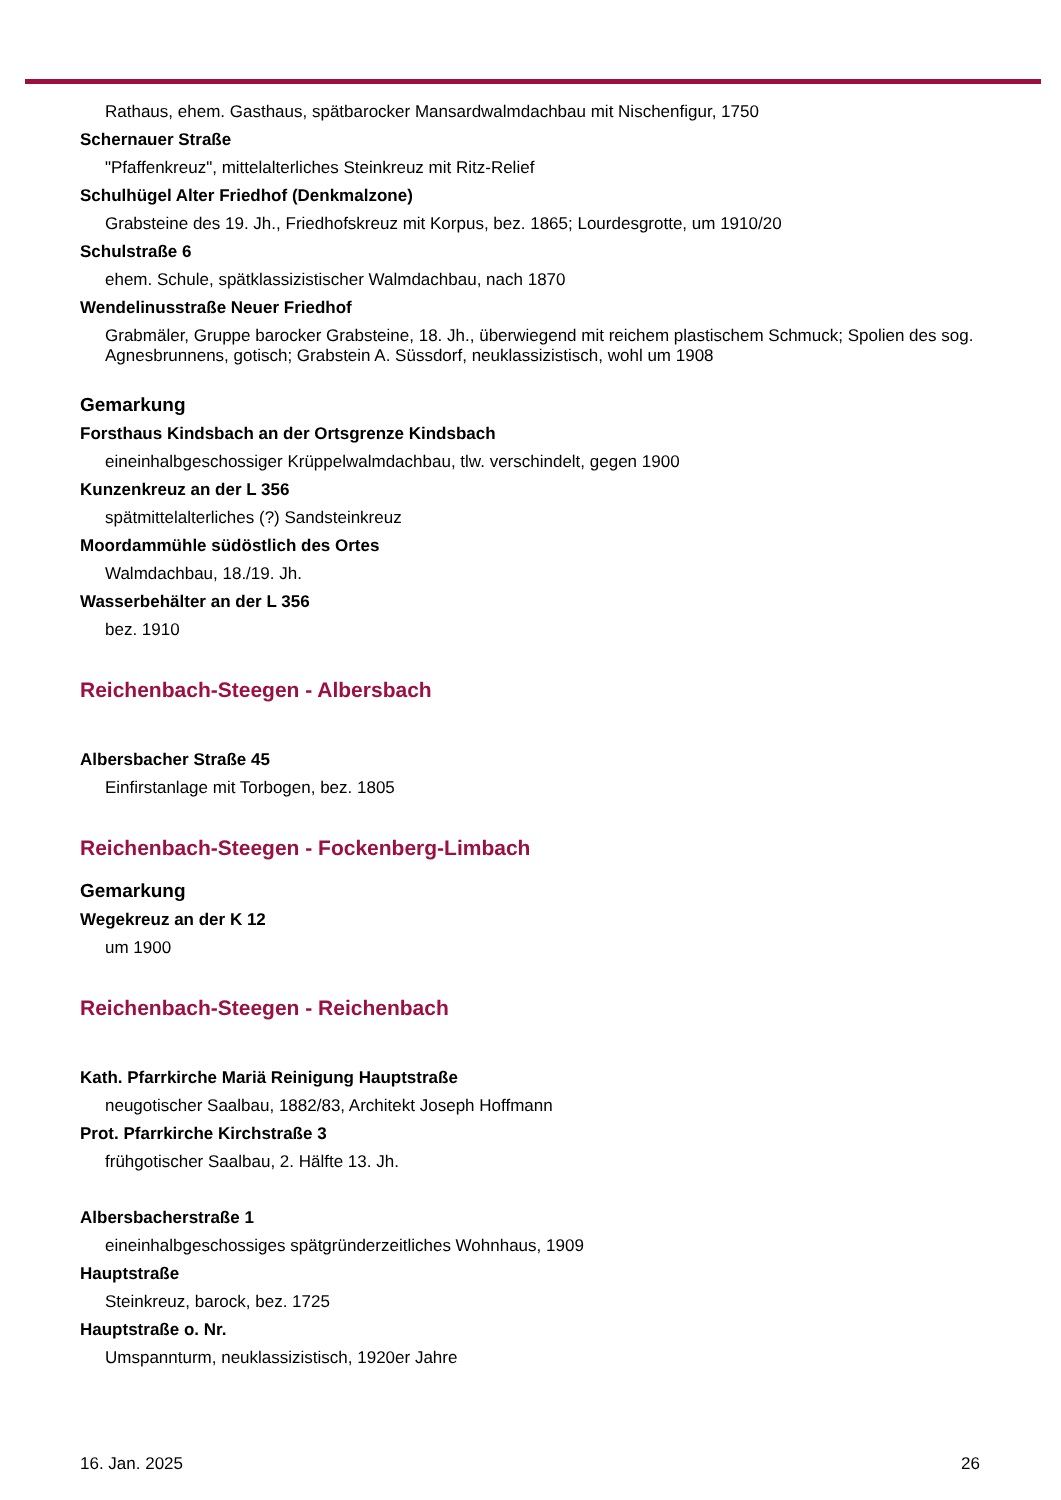Rathaus, ehem. Gasthaus, spätbarocker Mansardwalmdachbau mit Nischenfigur, 1750
Schernauer Straße
"Pfaffenkreuz", mittelalterliches Steinkreuz mit Ritz-Relief
Schulhügel Alter Friedhof (Denkmalzone)
Grabsteine des 19. Jh., Friedhofskreuz mit Korpus, bez. 1865; Lourdesgrotte, um 1910/20
Schulstraße 6
ehem. Schule, spätklassizistischer Walmdachbau, nach 1870
Wendelinusstraße Neuer Friedhof
Grabmäler, Gruppe barocker Grabsteine, 18. Jh., überwiegend mit reichem plastischem Schmuck; Spolien des sog. Agnesbrunnens, gotisch; Grabstein A. Süssdorf, neuklassizistisch, wohl um 1908
Gemarkung
Forsthaus Kindsbach an der Ortsgrenze Kindsbach
eineinhalbgeschossiger Krüppelwalmdachbau, tlw. verschindelt, gegen 1900
Kunzenkreuz an der L 356
spätmittelalterliches (?) Sandsteinkreuz
Moordammühle südöstlich des Ortes
Walmdachbau, 18./19. Jh.
Wasserbehälter an der L 356
bez. 1910
Reichenbach-Steegen - Albersbach
Albersbacher Straße 45
Einfirstanlage mit Torbogen, bez. 1805
Reichenbach-Steegen - Fockenberg-Limbach
Gemarkung
Wegekreuz an der K 12
um 1900
Reichenbach-Steegen - Reichenbach
Kath. Pfarrkirche Mariä Reinigung Hauptstraße
neugotischer Saalbau, 1882/83, Architekt Joseph Hoffmann
Prot. Pfarrkirche Kirchstraße 3
frühgotischer Saalbau, 2. Hälfte 13. Jh.
Albersbacherstraße 1
eineinhalbgeschossiges spätgründerzeitliches Wohnhaus, 1909
Hauptstraße
Steinkreuz, barock, bez. 1725
Hauptstraße o. Nr.
Umspannturm, neuklassizistisch, 1920er Jahre
16. Jan. 2025 26